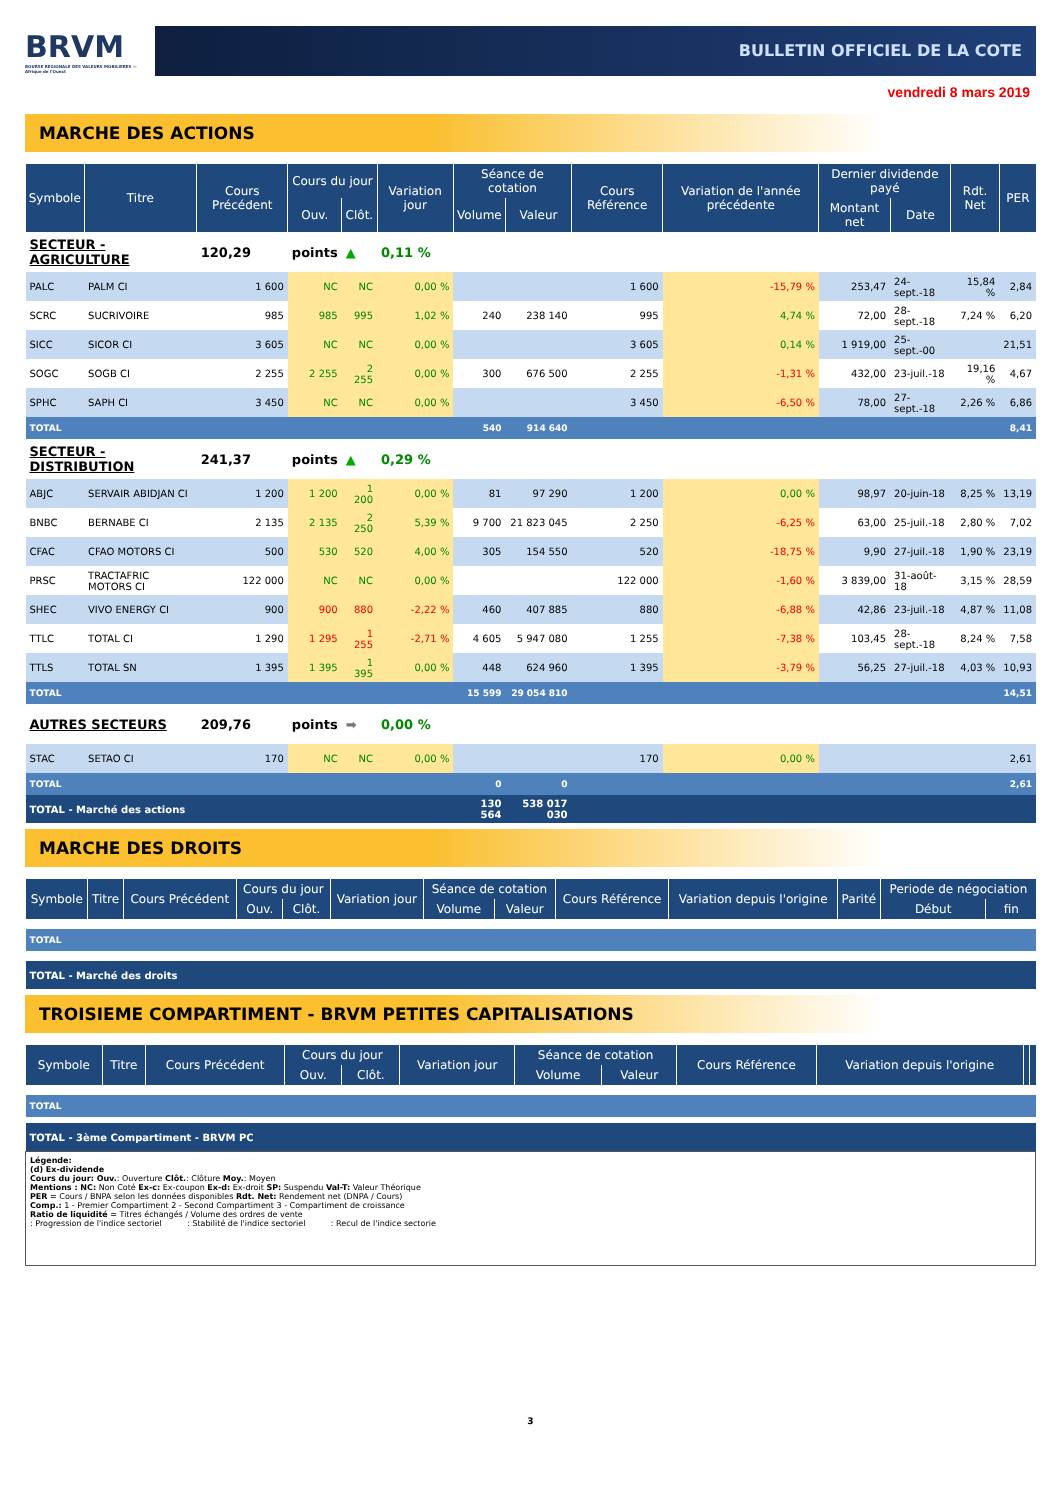BRVM
BOURSE REGIONALE DES VALEURS MOBILIERES — Afrique de l'Ouest
BULLETIN OFFICIEL DE LA COTE
vendredi 8 mars 2019
MARCHE DES ACTIONS
| Symbole | Titre | Cours Précédent | Cours du jour | | Variation jour | Séance de cotation | | Cours Référence | Variation de l'année précédente | Dernier dividende payé | | Rdt. Net | PER |
| --- | --- | --- | --- | --- | --- | --- | --- | --- | --- | --- | --- | --- | --- |
| | | | Ouv. | Clôt. | | Volume | Valeur | | | Montant net | Date | | |
| SECTEUR - AGRICULTURE | | 120,29 | points | ▲ | 0,11 % | | | | | | | | |
| PALC | PALM CI | 1 600 | NC | NC | 0,00 % | | | 1 600 | -15,79 % | 253,47 | 24-sept.-18 | 15,84 % | 2,84 |
| SCRC | SUCRIVOIRE | 985 | 985 | 995 | 1,02 % | 240 | 238 140 | 995 | 4,74 % | 72,00 | 28-sept.-18 | 7,24 % | 6,20 |
| SICC | SICOR CI | 3 605 | NC | NC | 0,00 % | | | 3 605 | 0,14 % | 1 919,00 | 25-sept.-00 | | 21,51 |
| SOGC | SOGB CI | 2 255 | 2 255 | 2 255 | 0,00 % | 300 | 676 500 | 2 255 | -1,31 % | 432,00 | 23-juil.-18 | 19,16 % | 4,67 |
| SPHC | SAPH CI | 3 450 | NC | NC | 0,00 % | | | 3 450 | -6,50 % | 78,00 | 27-sept.-18 | 2,26 % | 6,86 |
| TOTAL | | | | | | 540 | 914 640 | | | | | | 8,41 |
| SECTEUR - DISTRIBUTION | | 241,37 | points | ▲ | 0,29 % | | | | | | | | |
| ABJC | SERVAIR ABIDJAN CI | 1 200 | 1 200 | 1 200 | 0,00 % | 81 | 97 290 | 1 200 | 0,00 % | 98,97 | 20-juin-18 | 8,25 % | 13,19 |
| BNBC | BERNABE CI | 2 135 | 2 135 | 2 250 | 5,39 % | 9 700 | 21 823 045 | 2 250 | -6,25 % | 63,00 | 25-juil.-18 | 2,80 % | 7,02 |
| CFAC | CFAO MOTORS CI | 500 | 530 | 520 | 4,00 % | 305 | 154 550 | 520 | -18,75 % | 9,90 | 27-juil.-18 | 1,90 % | 23,19 |
| PRSC | TRACTAFRIC MOTORS CI | 122 000 | NC | NC | 0,00 % | | | 122 000 | -1,60 % | 3 839,00 | 31-août-18 | 3,15 % | 28,59 |
| SHEC | VIVO ENERGY CI | 900 | 900 | 880 | -2,22 % | 460 | 407 885 | 880 | -6,88 % | 42,86 | 23-juil.-18 | 4,87 % | 11,08 |
| TTLC | TOTAL CI | 1 290 | 1 295 | 1 255 | -2,71 % | 4 605 | 5 947 080 | 1 255 | -7,38 % | 103,45 | 28-sept.-18 | 8,24 % | 7,58 |
| TTLS | TOTAL SN | 1 395 | 1 395 | 1 395 | 0,00 % | 448 | 624 960 | 1 395 | -3,79 % | 56,25 | 27-juil.-18 | 4,03 % | 10,93 |
| TOTAL | | | | | | 15 599 | 29 054 810 | | | | | | 14,51 |
| AUTRES SECTEURS | | 209,76 | points | ➡ | 0,00 % | | | | | | | | |
| STAC | SETAO CI | 170 | NC | NC | 0,00 % | | | 170 | 0,00 % | | | | 2,61 |
| TOTAL | | | | | | 0 | 0 | | | | | | 2,61 |
| TOTAL - Marché des actions | | | | | | 130 564 | 538 017 030 | | | | | | |
MARCHE DES DROITS
| Symbole | Titre | Cours Précédent | Cours du jour | | Variation jour | Séance de cotation | | Cours Référence | Variation depuis l'origine | Parité | Periode de négociation | |
| --- | --- | --- | --- | --- | --- | --- | --- | --- | --- | --- | --- | --- |
| | | | Ouv. | Clôt. | | Volume | Valeur | | | | Début | fin |
| TOTAL | | | | | | | | | | | | |
| TOTAL - Marché des droits | | | | | | | | | | | | |
TROISIEME COMPARTIMENT - BRVM PETITES CAPITALISATIONS
| Symbole | Titre | Cours Précédent | Cours du jour | | Variation jour | Séance de cotation | | Cours Référence | Variation depuis l'origine | | |
| --- | --- | --- | --- | --- | --- | --- | --- | --- | --- | --- | --- |
| | | | Ouv. | Clôt. | | Volume | Valeur | | | | |
| TOTAL | | | | | | | | | | | |
| TOTAL - 3ème Compartiment - BRVM PC | | | | | | | | | | | |
Légende:
(d) Ex-dividende
Cours du jour: Ouv.: Ouverture Clôt.: Clôture Moy.: Moyen
Mentions : NC: Non Coté Ex-c: Ex-coupon Ex-d: Ex-droit SP: Suspendu Val-T: Valeur Théorique
PER = Cours / BNPA selon les données disponibles Rdt. Net: Rendement net (DNPA / Cours)
Comp.: 1 - Premier Compartiment 2 - Second Compartiment 3 - Compartiment de croissance
Ratio de liquidité = Titres échangés / Volume des ordres de vente
: Progression de l'indice sectoriel : Stabilité de l'indice sectoriel : Recul de l'indice sectorie
3